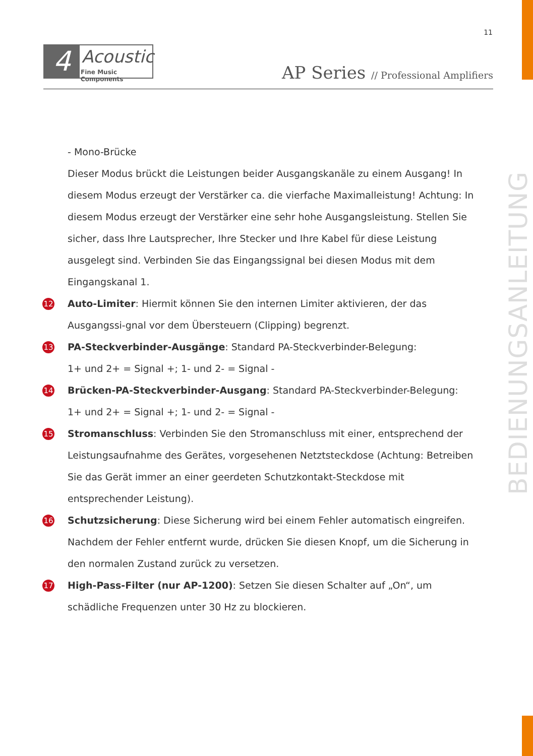11
4 Acoustic
Fine Music Components
AP Series // Professional Amplifiers
BEDIENUNGSANLEITUNG
- Mono-Brücke
Dieser Modus brückt die Leistungen beider Ausgangskanäle zu einem Ausgang! In diesem Modus erzeugt der Verstärker ca. die vierfache Maximalleistung! Achtung: In diesem Modus erzeugt der Verstärker eine sehr hohe Ausgangsleistung. Stellen Sie sicher, dass Ihre Lautsprecher, Ihre Stecker und Ihre Kabel für diese Leistung ausgelegt sind. Verbinden Sie das Eingangssignal bei diesen Modus mit dem Eingangskanal 1.
12 Auto-Limiter: Hiermit können Sie den internen Limiter aktivieren, der das Ausgangssi-gnal vor dem Übersteuern (Clipping) begrenzt.
13 PA-Steckverbinder-Ausgänge: Standard PA-Steckverbinder-Belegung:
1+ und 2+ = Signal +; 1- und 2- = Signal -
14 Brücken-PA-Steckverbinder-Ausgang: Standard PA-Steckverbinder-Belegung:
1+ und 2+ = Signal +; 1- und 2- = Signal -
15 Stromanschluss: Verbinden Sie den Stromanschluss mit einer, entsprechend der Leistungsaufnahme des Gerätes, vorgesehenen Netztsteckdose (Achtung: Betreiben Sie das Gerät immer an einer geerdeten Schutzkontakt-Steckdose mit entsprechender Leistung).
16 Schutzsicherung: Diese Sicherung wird bei einem Fehler automatisch eingreifen. Nachdem der Fehler entfernt wurde, drücken Sie diesen Knopf, um die Sicherung in den normalen Zustand zurück zu versetzen.
17 High-Pass-Filter (nur AP-1200): Setzen Sie diesen Schalter auf „On“, um schädliche Frequenzen unter 30 Hz zu blockieren.